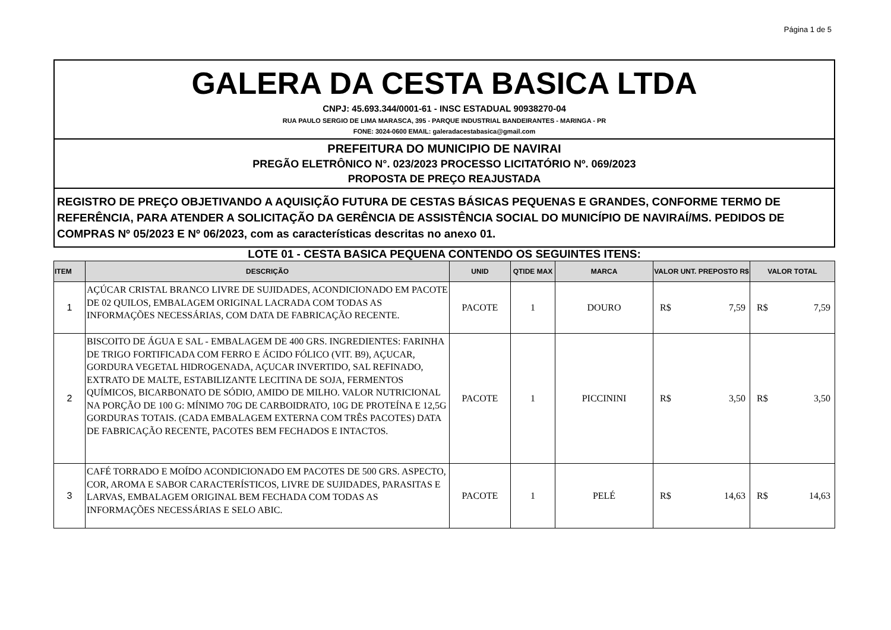Página 1 de 5
GALERA DA CESTA BASICA LTDA
CNPJ: 45.693.344/0001-61 - INSC ESTADUAL 90938270-04
RUA PAULO SERGIO DE LIMA MARASCA, 395 - PARQUE INDUSTRIAL BANDEIRANTES - MARINGA - PR
FONE: 3024-0600 EMAIL: galeradacestabasica@gmail.com
PREFEITURA DO MUNICIPIO DE NAVIRAI
PREGÃO ELETRÔNICO N°. 023/2023 PROCESSO LICITATÓRIO Nº. 069/2023
PROPOSTA DE PREÇO REAJUSTADA
REGISTRO DE PREÇO OBJETIVANDO A AQUISIÇÃO FUTURA DE CESTAS BÁSICAS PEQUENAS E GRANDES, CONFORME TERMO DE REFERÊNCIA, PARA ATENDER A SOLICITAÇÃO DA GERÊNCIA DE ASSISTÊNCIA SOCIAL DO MUNICÍPIO DE NAVIRAÍ/MS. PEDIDOS DE COMPRAS Nº 05/2023 E Nº 06/2023, com as características descritas no anexo 01.
LOTE 01 - CESTA BASICA PEQUENA CONTENDO OS SEGUINTES ITENS:
| ITEM | DESCRIÇÃO | UNID | QTIDE MAX | MARCA | VALOR UNT. PREPOSTO R$ | VALOR TOTAL |
| --- | --- | --- | --- | --- | --- | --- |
| 1 | AÇÚCAR CRISTAL BRANCO LIVRE DE SUJIDADES, ACONDICIONADO EM PACOTE DE 02 QUILOS, EMBALAGEM ORIGINAL LACRADA COM TODAS AS INFORMAÇÕES NECESSÁRIAS, COM DATA DE FABRICAÇÃO RECENTE. | PACOTE | 1 | DOURO | R$ 7,59 | R$ 7,59 |
| 2 | BISCOITO DE ÁGUA E SAL - EMBALAGEM DE 400 GRS. INGREDIENTES: FARINHA DE TRIGO FORTIFICADA COM FERRO E ÁCIDO FÓLICO (VIT. B9), AÇUCAR, GORDURA VEGETAL HIDROGENADA, AÇUCAR INVERTIDO, SAL REFINADO, EXTRATO DE MALTE, ESTABILIZANTE LECITINA DE SOJA, FERMENTOS QUÍMICOS, BICARBONATO DE SÓDIO, AMIDO DE MILHO. VALOR NUTRICIONAL NA PORÇÃO DE 100 G: MÍNIMO 70G DE CARBOIDRATO, 10G DE PROTEÍNA E 12,5G GORDURAS TOTAIS. (CADA EMBALAGEM EXTERNA COM TRÊS PACOTES) DATA DE FABRICAÇÃO RECENTE, PACOTES BEM FECHADOS E INTACTOS. | PACOTE | 1 | PICCININI | R$ 3,50 | R$ 3,50 |
| 3 | CAFÉ TORRADO E MOÍDO ACONDICIONADO EM PACOTES DE 500 GRS. ASPECTO, COR, AROMA E SABOR CARACTERÍSTICOS, LIVRE DE SUJIDADES, PARASITAS E LARVAS, EMBALAGEM ORIGINAL BEM FECHADA COM TODAS AS INFORMAÇÕES NECESSÁRIAS E SELO ABIC. | PACOTE | 1 | PELÉ | R$ 14,63 | R$ 14,63 |